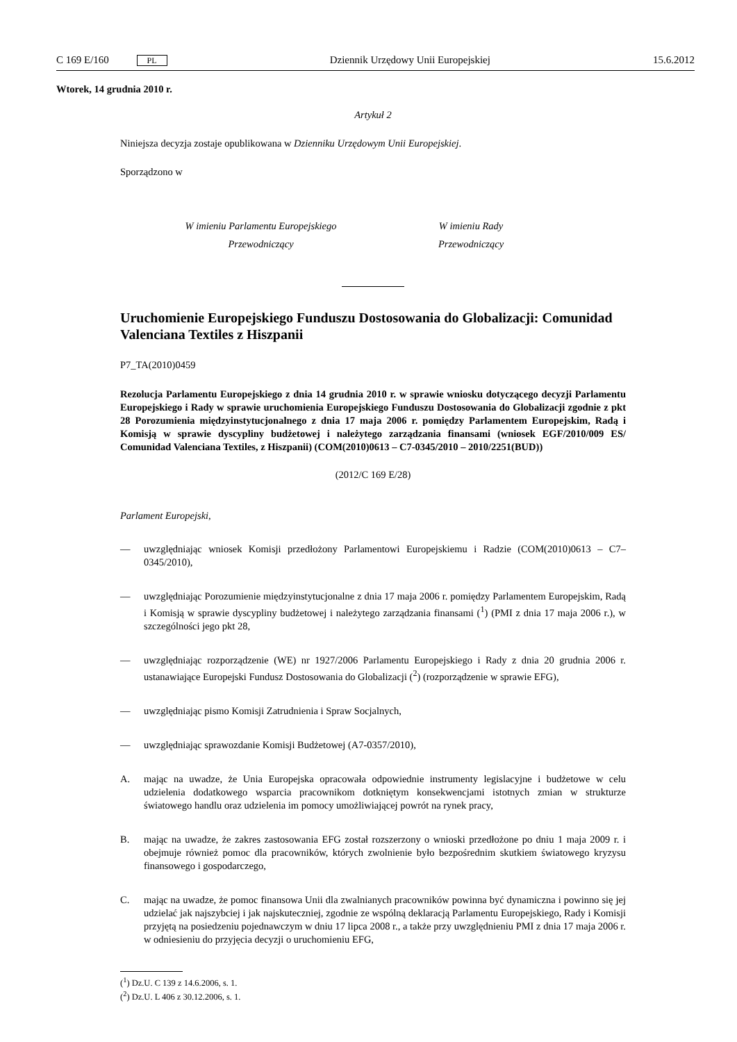C 169 E/160 PL Dziennik Urzędowy Unii Europejskiej 15.6.2012
Wtorek, 14 grudnia 2010 r.
Artykuł 2
Niniejsza decyzja zostaje opublikowana w Dzienniku Urzędowym Unii Europejskiej.
Sporządzono w
W imieniu Parlamentu Europejskiego
Przewodniczący
W imieniu Rady
Przewodniczący
Uruchomienie Europejskiego Funduszu Dostosowania do Globalizacji: Comunidad Valenciana Textiles z Hiszpanii
P7_TA(2010)0459
Rezolucja Parlamentu Europejskiego z dnia 14 grudnia 2010 r. w sprawie wniosku dotyczącego decyzji Parlamentu Europejskiego i Rady w sprawie uruchomienia Europejskiego Funduszu Dostosowania do Globalizacji zgodnie z pkt 28 Porozumienia międzyinstytucjonalnego z dnia 17 maja 2006 r. pomiędzy Parlamentem Europejskim, Radą i Komisją w sprawie dyscypliny budżetowej i należytego zarządzania finansami (wniosek EGF/2010/009 ES/ Comunidad Valenciana Textiles, z Hiszpanii) (COM(2010)0613 – C7-0345/2010 – 2010/2251(BUD))
(2012/C 169 E/28)
Parlament Europejski,
— uwzględniając wniosek Komisji przedłożony Parlamentowi Europejskiemu i Radzie (COM(2010)0613 – C7–0345/2010),
— uwzględniając Porozumienie międzyinstytucjonalne z dnia 17 maja 2006 r. pomiędzy Parlamentem Europejskim, Radą i Komisją w sprawie dyscypliny budżetowej i należytego zarządzania finansami (<sup>1</sup>) (PMI z dnia 17 maja 2006 r.), w szczególności jego pkt 28,
— uwzględniając rozporządzenie (WE) nr 1927/2006 Parlamentu Europejskiego i Rady z dnia 20 grudnia 2006 r. ustanawiające Europejski Fundusz Dostosowania do Globalizacji (<sup>2</sup>) (rozporządzenie w sprawie EFG),
— uwzględniając pismo Komisji Zatrudnienia i Spraw Socjalnych,
— uwzględniając sprawozdanie Komisji Budżetowej (A7-0357/2010),
A. mając na uwadze, że Unia Europejska opracowała odpowiednie instrumenty legislacyjne i budżetowe w celu udzielenia dodatkowego wsparcia pracownikom dotkniętym konsekwencjami istotnych zmian w strukturze światowego handlu oraz udzielenia im pomocy umożliwiającej powrót na rynek pracy,
B. mając na uwadze, że zakres zastosowania EFG został rozszerzony o wnioski przedłożone po dniu 1 maja 2009 r. i obejmuje również pomoc dla pracowników, których zwolnienie było bezpośrednim skutkiem światowego kryzysu finansowego i gospodarczego,
C. mając na uwadze, że pomoc finansowa Unii dla zwalnianych pracowników powinna być dynamiczna i powinno się jej udzielać jak najszybciej i jak najskuteczniej, zgodnie ze wspólną deklaracją Parlamentu Europejskiego, Rady i Komisji przyjętą na posiedzeniu pojednawczym w dniu 17 lipca 2008 r., a także przy uwzględnieniu PMI z dnia 17 maja 2006 r. w odniesieniu do przyjęcia decyzji o uruchomieniu EFG,
(<sup>1</sup>) Dz.U. C 139 z 14.6.2006, s. 1.
(<sup>2</sup>) Dz.U. L 406 z 30.12.2006, s. 1.